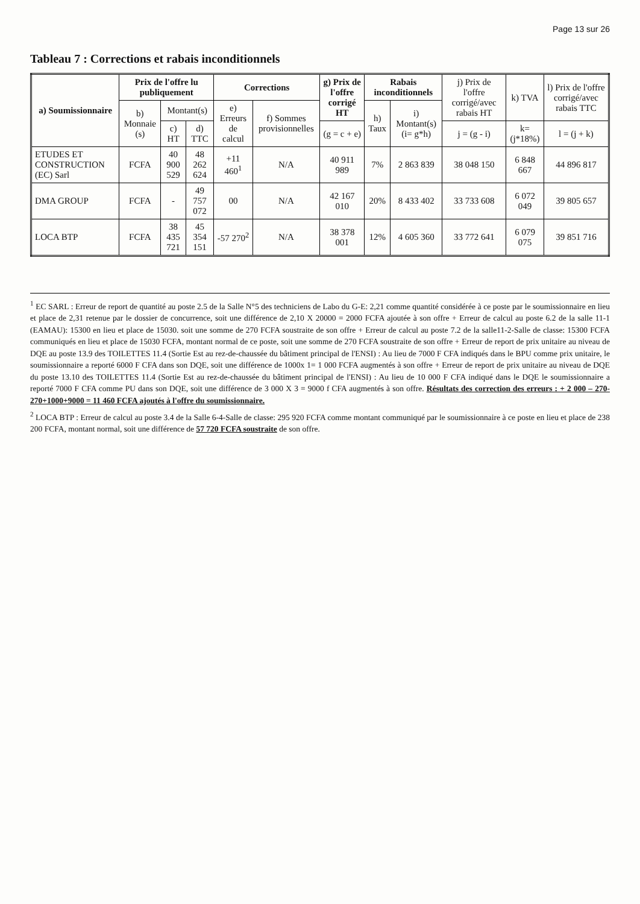Page 13 sur 26
Tableau 7 : Corrections et rabais inconditionnels
| a) Soumissionnaire | Prix de l'offre lu publiquement | | | Corrections | | g) Prix de l'offre corrigé HT | Rabais inconditionnels | | j) Prix de l'offre corrigé/avec rabais HT | k) TVA | l) Prix de l'offre corrigé/avec rabais TTC |
| --- | --- | --- | --- | --- | --- | --- | --- | --- | --- | --- | --- |
| | b) Monnaie (s) | Montant(s) | | e) Erreurs de calcul | f) Sommes provisionnelles | | h) Taux | i) Montant(s) (i= g*h) | | | |
| | | c) HT | d) TTC | | | (g = c + e) | | | j = (g - i) | k= (j*18%) | l = (j + k) |
| ETUDES ET CONSTRUCTION (EC) Sarl | FCFA | 40 900 529 | 48 262 624 | +11 460<sup>1</sup> | N/A | 40 911 989 | 7% | 2 863 839 | 38 048 150 | 6 848 667 | 44 896 817 |
| DMA GROUP | FCFA | - | 49 757 072 | 00 | N/A | 42 167 010 | 20% | 8 433 402 | 33 733 608 | 6 072 049 | 39 805 657 |
| LOCA BTP | FCFA | 38 435 721 | 45 354 151 | -57 270<sup>2</sup> | N/A | 38 378 001 | 12% | 4 605 360 | 33 772 641 | 6 079 075 | 39 851 716 |
<sup>1</sup> EC SARL : Erreur de report de quantité au poste 2.5 de la Salle N°5 des techniciens de Labo du G-E: 2,21 comme quantité considérée à ce poste par le soumissionnaire en lieu et place de 2,31 retenue par le dossier de concurrence, soit une différence de 2,10 X 20000 = 2000 FCFA ajoutée à son offre + Erreur de calcul au poste 6.2 de la salle 11-1 (EAMAU): 15300 en lieu et place de 15030. soit une somme de 270 FCFA soustraite de son offre + Erreur de calcul au poste 7.2 de la salle11-2-Salle de classe: 15300 FCFA communiqués en lieu et place de 15030 FCFA, montant normal de ce poste, soit une somme de 270 FCFA soustraite de son offre + Erreur de report de prix unitaire au niveau de DQE au poste 13.9 des TOILETTES 11.4 (Sortie Est au rez-de-chaussée du bâtiment principal de l'ENSI) : Au lieu de 7000 F CFA indiqués dans le BPU comme prix unitaire, le soumissionnaire a reporté 6000 F CFA dans son DQE, soit une différence de 1000x 1= 1 000 FCFA augmentés à son offre + Erreur de report de prix unitaire au niveau de DQE du poste 13.10 des TOILETTES 11.4 (Sortie Est au rez-de-chaussée du bâtiment principal de l'ENSI) : Au lieu de 10 000 F CFA indiqué dans le DQE le soumissionnaire a reporté 7000 F CFA comme PU dans son DQE, soit une différence de 3 000 X 3 = 9000 f CFA augmentés à son offre. Résultats des correction des erreurs : + 2 000 – 270-270+1000+9000 = 11 460 FCFA ajoutés à l'offre du soumissionnaire.
<sup>2</sup> LOCA BTP : Erreur de calcul au poste 3.4 de la Salle 6-4-Salle de classe: 295 920 FCFA comme montant communiqué par le soumissionnaire à ce poste en lieu et place de 238 200 FCFA, montant normal, soit une différence de 57 720 FCFA soustraite de son offre.